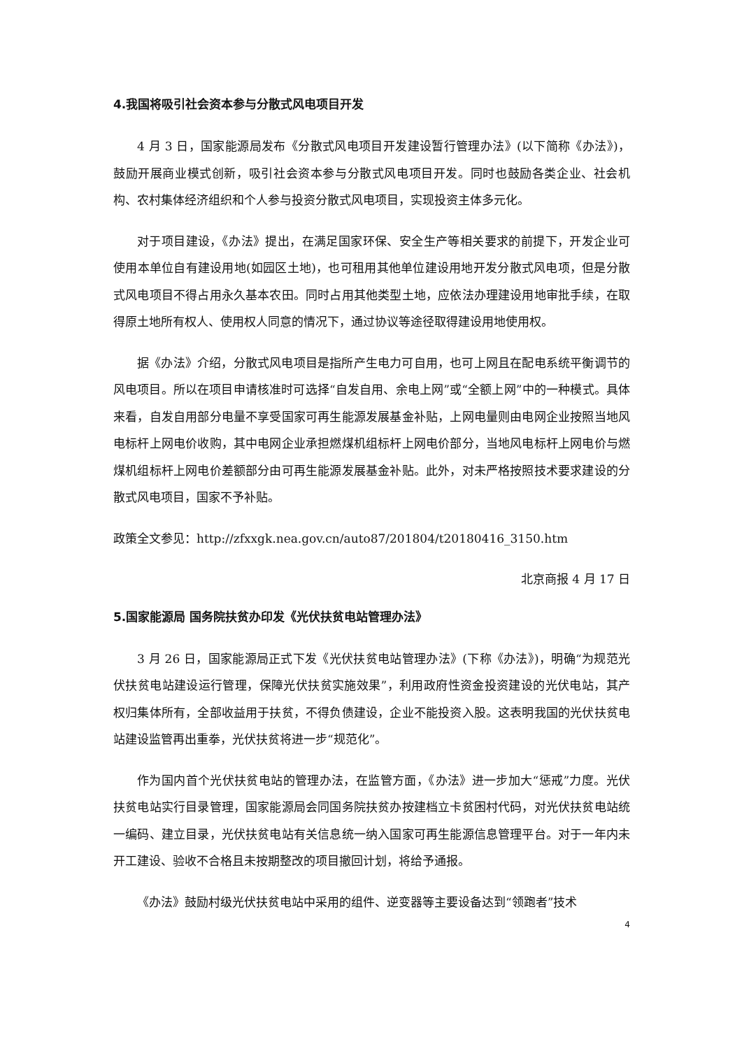4.我国将吸引社会资本参与分散式风电项目开发
4 月 3 日，国家能源局发布《分散式风电项目开发建设暂行管理办法》(以下简称《办法》)，鼓励开展商业模式创新，吸引社会资本参与分散式风电项目开发。同时也鼓励各类企业、社会机构、农村集体经济组织和个人参与投资分散式风电项目，实现投资主体多元化。
对于项目建设，《办法》提出，在满足国家环保、安全生产等相关要求的前提下，开发企业可使用本单位自有建设用地(如园区土地)，也可租用其他单位建设用地开发分散式风电项，但是分散式风电项目不得占用永久基本农田。同时占用其他类型土地，应依法办理建设用地审批手续，在取得原土地所有权人、使用权人同意的情况下，通过协议等途径取得建设用地使用权。
据《办法》介绍，分散式风电项目是指所产生电力可自用，也可上网且在配电系统平衡调节的风电项目。所以在项目申请核准时可选择“自发自用、余电上网”或“全额上网”中的一种模式。具体来看，自发自用部分电量不享受国家可再生能源发展基金补贴，上网电量则由电网企业按照当地风电标杆上网电价收购，其中电网企业承担燃煤机组标杆上网电价部分，当地风电标杆上网电价与燃煤机组标杆上网电价差额部分由可再生能源发展基金补贴。此外，对未严格按照技术要求建设的分散式风电项目，国家不予补贴。
政策全文参见：http://zfxxgk.nea.gov.cn/auto87/201804/t20180416_3150.htm
北京商报 4 月 17 日
5.国家能源局 国务院扶贫办印发《光伏扶贫电站管理办法》
3 月 26 日，国家能源局正式下发《光伏扶贫电站管理办法》(下称《办法》)，明确“为规范光伏扶贫电站建设运行管理，保障光伏扶贫实施效果”，利用政府性资金投资建设的光伏电站，其产权归集体所有，全部收益用于扶贫，不得负债建设，企业不能投资入股。这表明我国的光伏扶贫电站建设监管再出重拳，光伏扶贫将进一步“规范化”。
作为国内首个光伏扶贫电站的管理办法，在监管方面，《办法》进一步加大“惩戒”力度。光伏扶贫电站实行目录管理，国家能源局会同国务院扶贫办按建档立卡贫困村代码，对光伏扶贫电站统一编码、建立目录，光伏扶贫电站有关信息统一纳入国家可再生能源信息管理平台。对于一年内未开工建设、验收不合格且未按期整改的项目撤回计划，将给予通报。
《办法》鼓励村级光伏扶贫电站中采用的组件、逆变器等主要设备达到“领跑者”技术
4